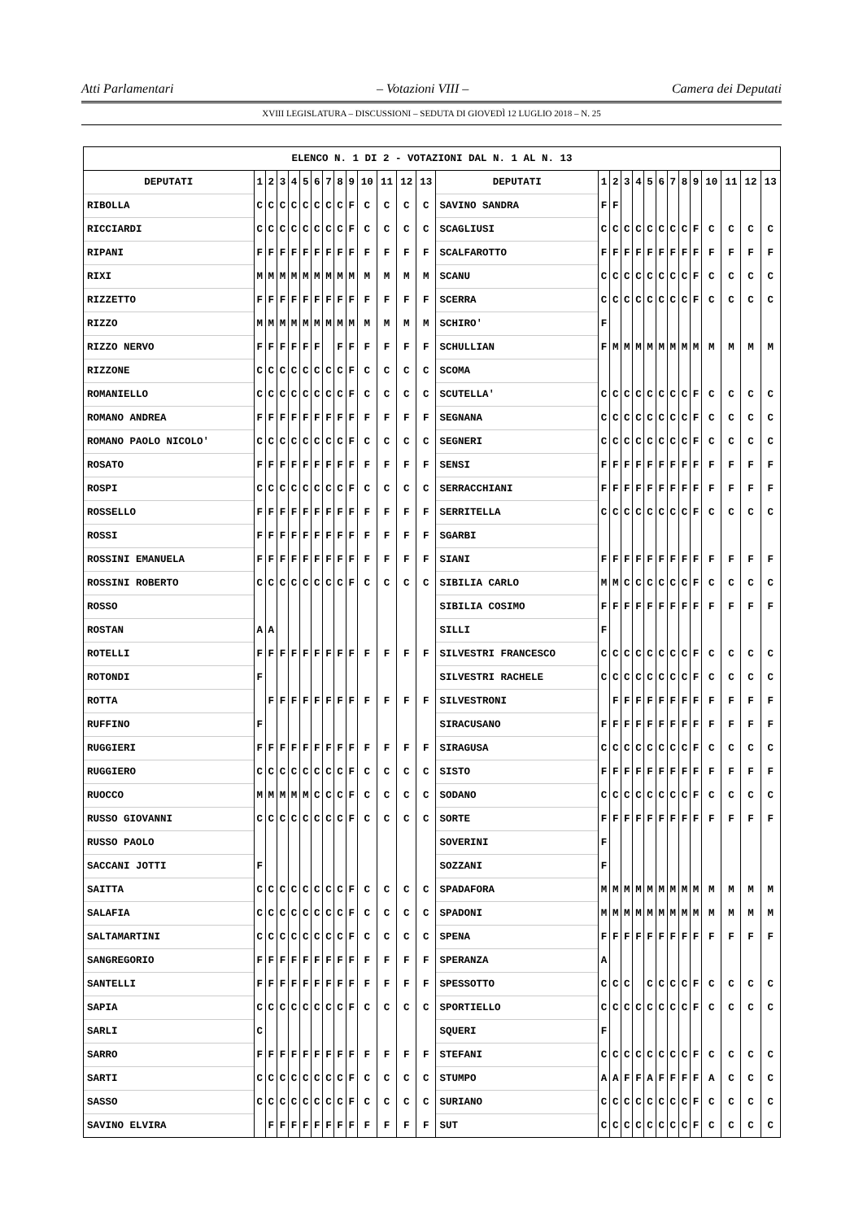Atti Parlamentari – Votazioni VIII – Camera dei Deputati
XVIII LEGISLATURA – DISCUSSIONI – SEDUTA DI GIOVEDÌ 12 LUGLIO 2018 – N. 25
| ELENCO N. 1 DI 2 - VOTAZIONI DAL N. 1 AL N. 13 | | | | | | | | | | | | | | | | | | | | | | | | | | | |
| --- | --- | --- | --- | --- | --- | --- | --- | --- | --- | --- | --- | --- | --- | --- | --- | --- | --- | --- | --- | --- | --- | --- | --- | --- | --- | --- | --- |
| DEPUTATI | 1 | 2 | 3 | 4 | 5 | 6 | 7 | 8 | 9 | 10 | 11 | 12 | 13 | DEPUTATI | 1 | 2 | 3 | 4 | 5 | 6 | 7 | 8 | 9 | 10 | 11 | 12 | 13 |
| RIBOLLA | C | C | C | C | C | C | C | C | F | C | C | C | C | SAVINO SANDRA | F | F | | | | | | | | | | | |
| RICCIARDI | C | C | C | C | C | C | C | C | F | C | C | C | C | SCAGLIUSI | C | C | C | C | C | C | C | C | F | C | C | C | C |
| RIPANI | F | F | F | F | F | F | F | F | F | F | F | F | F | SCALFAROTTO | F | F | F | F | F | F | F | F | F | F | F | F | F |
| RIXI | M | M | M | M | M | M | M | M | M | M | M | M | M | SCANU | C | C | C | C | C | C | C | C | F | C | C | C | C |
| RIZZETTO | F | F | F | F | F | F | F | F | F | F | F | F | F | SCERRA | C | C | C | C | C | C | C | C | F | C | C | C | C |
| RIZZO | M | M | M | M | M | M | M | M | M | M | M | M | M | SCHIRO' | F | | | | | | | | | | | | |
| RIZZO NERVO | F | F | F | F | F | F | | F | F | F | F | F | F | SCHULLIAN | F | M | M | M | M | M | M | M | M | M | M | M | M |
| RIZZONE | C | C | C | C | C | C | C | C | F | C | C | C | C | SCOMA | | | | | | | | | | | | | |
| ROMANIELLO | C | C | C | C | C | C | C | C | F | C | C | C | C | SCUTELLA' | C | C | C | C | C | C | C | C | F | C | C | C | C |
| ROMANO ANDREA | F | F | F | F | F | F | F | F | F | F | F | F | F | SEGNANA | C | C | C | C | C | C | C | C | F | C | C | C | C |
| ROMANO PAOLO NICOLO' | C | C | C | C | C | C | C | C | F | C | C | C | C | SEGNERI | C | C | C | C | C | C | C | C | F | C | C | C | C |
| ROSATO | F | F | F | F | F | F | F | F | F | F | F | F | F | SENSI | F | F | F | F | F | F | F | F | F | F | F | F | F |
| ROSPI | C | C | C | C | C | C | C | C | F | C | C | C | C | SERRACCHIANI | F | F | F | F | F | F | F | F | F | F | F | F | F |
| ROSSELLO | F | F | F | F | F | F | F | F | F | F | F | F | F | SERRITELLA | C | C | C | C | C | C | C | C | F | C | C | C | C |
| ROSSI | F | F | F | F | F | F | F | F | F | F | F | F | F | SGARBI | | | | | | | | | | | | | |
| ROSSINI EMANUELA | F | F | F | F | F | F | F | F | F | F | F | F | F | SIANI | F | F | F | F | F | F | F | F | F | F | F | F | F |
| ROSSINI ROBERTO | C | C | C | C | C | C | C | C | F | C | C | C | C | SIBILIA CARLO | M | M | C | C | C | C | C | C | F | C | C | C | C |
| ROSSO | | | | | | | | | | | | | | SIBILIA COSIMO | F | F | F | F | F | F | F | F | F | F | F | F | F |
| ROSTAN | A | A | | | | | | | | | | | | SILLI | F | | | | | | | | | | | | |
| ROTELLI | F | F | F | F | F | F | F | F | F | F | F | F | F | SILVESTRI FRANCESCO | C | C | C | C | C | C | C | C | F | C | C | C | C |
| ROTONDI | F | | | | | | | | | | | | | SILVESTRI RACHELE | C | C | C | C | C | C | C | C | F | C | C | C | C |
| ROTTA | | F | F | F | F | F | F | F | F | F | F | F | F | SILVESTRONI | | F | F | F | F | F | F | F | F | F | F | F | F |
| RUFFINO | F | | | | | | | | | | | | | SIRACUSANO | F | F | F | F | F | F | F | F | F | F | F | F | F |
| RUGGIERI | F | F | F | F | F | F | F | F | F | F | F | F | F | SIRAGUSA | C | C | C | C | C | C | C | C | F | C | C | C | C |
| RUGGIERO | C | C | C | C | C | C | C | C | F | C | C | C | C | SISTO | F | F | F | F | F | F | F | F | F | F | F | F | F |
| RUOCCO | M | M | M | M | M | C | C | C | F | C | C | C | C | SODANO | C | C | C | C | C | C | C | C | F | C | C | C | C |
| RUSSO GIOVANNI | C | C | C | C | C | C | C | C | F | C | C | C | C | SORTE | F | F | F | F | F | F | F | F | F | F | F | F | F |
| RUSSO PAOLO | | | | | | | | | | | | | | SOVERINI | F | | | | | | | | | | | | |
| SACCANI JOTTI | F | | | | | | | | | | | | | SOZZANI | F | | | | | | | | | | | | |
| SAITTA | C | C | C | C | C | C | C | C | F | C | C | C | C | SPADAFORA | M | M | M | M | M | M | M | M | M | M | M | M | M |
| SALAFIA | C | C | C | C | C | C | C | C | F | C | C | C | C | SPADONI | M | M | M | M | M | M | M | M | M | M | M | M | M |
| SALTAMARTINI | C | C | C | C | C | C | C | C | F | C | C | C | C | SPENA | F | F | F | F | F | F | F | F | F | F | F | F | F |
| SANGREGORIO | F | F | F | F | F | F | F | F | F | F | F | F | F | SPERANZA | A | | | | | | | | | | | | |
| SANTELLI | F | F | F | F | F | F | F | F | F | F | F | F | F | SPESSOTTO | C | C | C | | C | C | C | C | F | C | C | C | C |
| SAPIA | C | C | C | C | C | C | C | C | F | C | C | C | C | SPORTIELLO | C | C | C | C | C | C | C | C | F | C | C | C | C |
| SARLI | C | | | | | | | | | | | | | SQUERI | F | | | | | | | | | | | | |
| SARRO | F | F | F | F | F | F | F | F | F | F | F | F | F | STEFANI | C | C | C | C | C | C | C | C | F | C | C | C | C |
| SARTI | C | C | C | C | C | C | C | C | F | C | C | C | C | STUMPO | A | A | F | F | A | F | F | F | F | A | C | C | C |
| SASSO | C | C | C | C | C | C | C | C | F | C | C | C | C | SURIANO | C | C | C | C | C | C | C | C | F | C | C | C | C |
| SAVINO ELVIRA | | F | F | F | F | F | F | F | F | F | F | F | F | SUT | C | C | C | C | C | C | C | C | F | C | C | C | C |